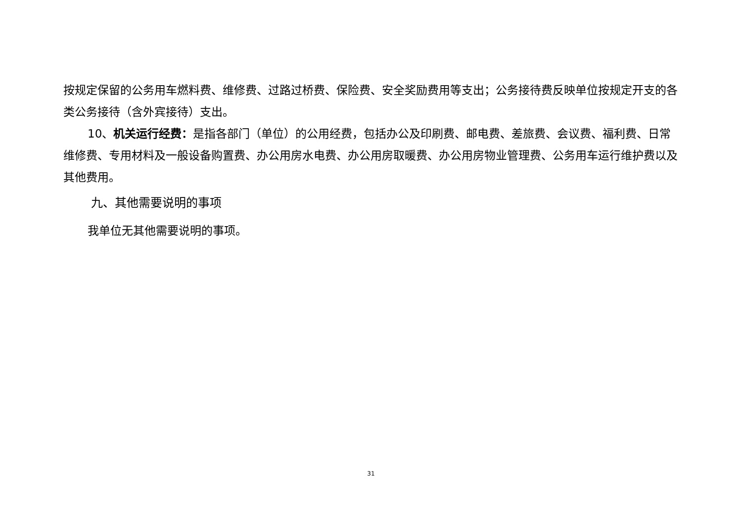按规定保留的公务用车燃料费、维修费、过路过桥费、保险费、安全奖励费用等支出；公务接待费反映单位按规定开支的各类公务接待（含外宾接待）支出。
10、机关运行经费：是指各部门（单位）的公用经费，包括办公及印刷费、邮电费、差旅费、会议费、福利费、日常维修费、专用材料及一般设备购置费、办公用房水电费、办公用房取暖费、办公用房物业管理费、公务用车运行维护费以及其他费用。
九、其他需要说明的事项
我单位无其他需要说明的事项。
31